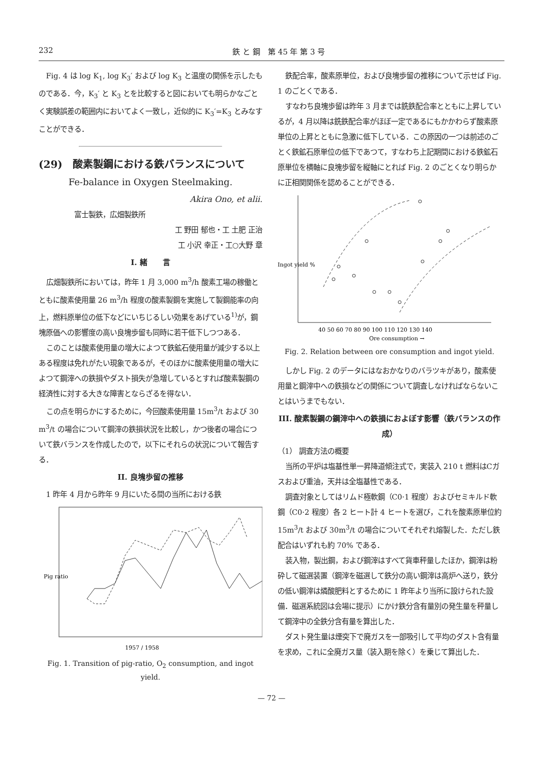232 鉄 と 鋼　第 45 年 第 3 号
Fig. 4 は log K<sub>1</sub>, log K<sub>3</sub>′ および log K<sub>3</sub> と温度の関係を示したものである．今，K<sub>3</sub>′ と K<sub>3</sub> とを比較すると図においても明らかなごとく実験誤差の範囲内においてよく一致し，近似的に K<sub>3</sub>′=K<sub>3</sub> とみなすことができる．
(29)　酸素製鋼における鉄バランスについて
Fe-balance in Oxygen Steelmaking.
Akira Ono, et alii.
富士製鉄，広畑製鉄所
工 野田 郁也・工 土肥 正治
工 小沢 幸正・工○大野 章
I. 緒　　言
広畑製鉄所においては，昨年 1 月 3,000 m<sup>3</sup>/h 酸素工場の稼働とともに酸素使用量 26 m<sup>3</sup>/h 程度の酸素製鋼を実施して製鋼能率の向上，燃料原単位の低下などにいちじるしい効果をあげている<sup>1)</sup>が，鋼塊原価への影響度の高い良塊歩留も同時に若干低下しつつある．
このことは酸素使用量の増大によつて鉄鉱石使用量が減少する以上ある程度は免れがたい現象であるが，そのほかに酸素使用量の増大によつて鋼滓への鉄損やダスト損失が急増しているとすれば酸素製鋼の経済性に対する大きな障害とならざるを得ない．
この点を明らかにするために，今回酸素使用量 15m<sup>3</sup>/t および 30 m<sup>3</sup>/t の場合について鋼滓の鉄損状況を比較し，かつ後者の場合について鉄バランスを作成したので，以下にそれらの状況について報告する．
II. 良塊歩留の推移
1 昨年 4 月から昨年 9 月にいたる間の当所における鉄
Pig ratio
1957 / 1958
Fig. 1. Transition of pig-ratio, O<sub>2</sub> consumption, and ingot yield.
鉄配合率，酸素原単位，および良塊歩留の推移について示せば Fig. 1 のごとくである．
すなわち良塊歩留は昨年 3 月までは銑鉄配合率とともに上昇しているが，4 月以降は銑鉄配合率がほぼ一定であるにもかかわらず酸素原単位の上昇とともに急激に低下している．この原因の一つは前述のごとく鉄鉱石原単位の低下であつて，すなわち上記期間における鉄鉱石原単位を横軸に良塊歩留を縦軸にとれば Fig. 2 のごとくなり明らかに正相関関係を認めることができる．
40 50 60 70 80 90 100 110 120 130 140
Ore consumption →
Ingot yield %
Fig. 2. Relation between ore consumption and ingot yield.
しかし Fig. 2 のデータにはなおかなりのバラツキがあり，酸素使用量と鋼滓中への鉄損などの関係について調査しなければならないことはいうまでもない．
III. 酸素製鋼の鋼滓中への鉄損におよぼす影響（鉄バランスの作成）
（1） 調査方法の概要
当所の平炉は塩基性単一昇降道傾注式で，実装入 210 t 燃料はCガスおよび重油，天井は全塩基性である．
調査対象としてはリムド極軟鋼（C0·1 程度）およびセミキルド軟鋼（C0·2 程度）各 2 ヒート計 4 ヒートを選び，これを酸素原単位約 15m<sup>3</sup>/t および 30m<sup>3</sup>/t の場合についてそれぞれ熔製した．ただし鉄配合はいずれも約 70% である．
装入物，製出鋼，および鋼滓はすべて貨車秤量したほか，鋼滓は粉砕して磁選装置（鋼滓を磁選して鉄分の高い鋼滓は高炉へ送り，鉄分の低い鋼滓は燐酸肥料とするために 1 昨年より当所に設けられた設備．磁選系統図は会場に提示）にかけ鉄分含有量別の発生量を秤量して鋼滓中の全鉄分含有量を算出した．
ダスト発生量は煙突下で廃ガスを一部吸引して平均のダスト含有量を求め，これに全廃ガス量（装入期を除く）を乗じて算出した．
— 72 —